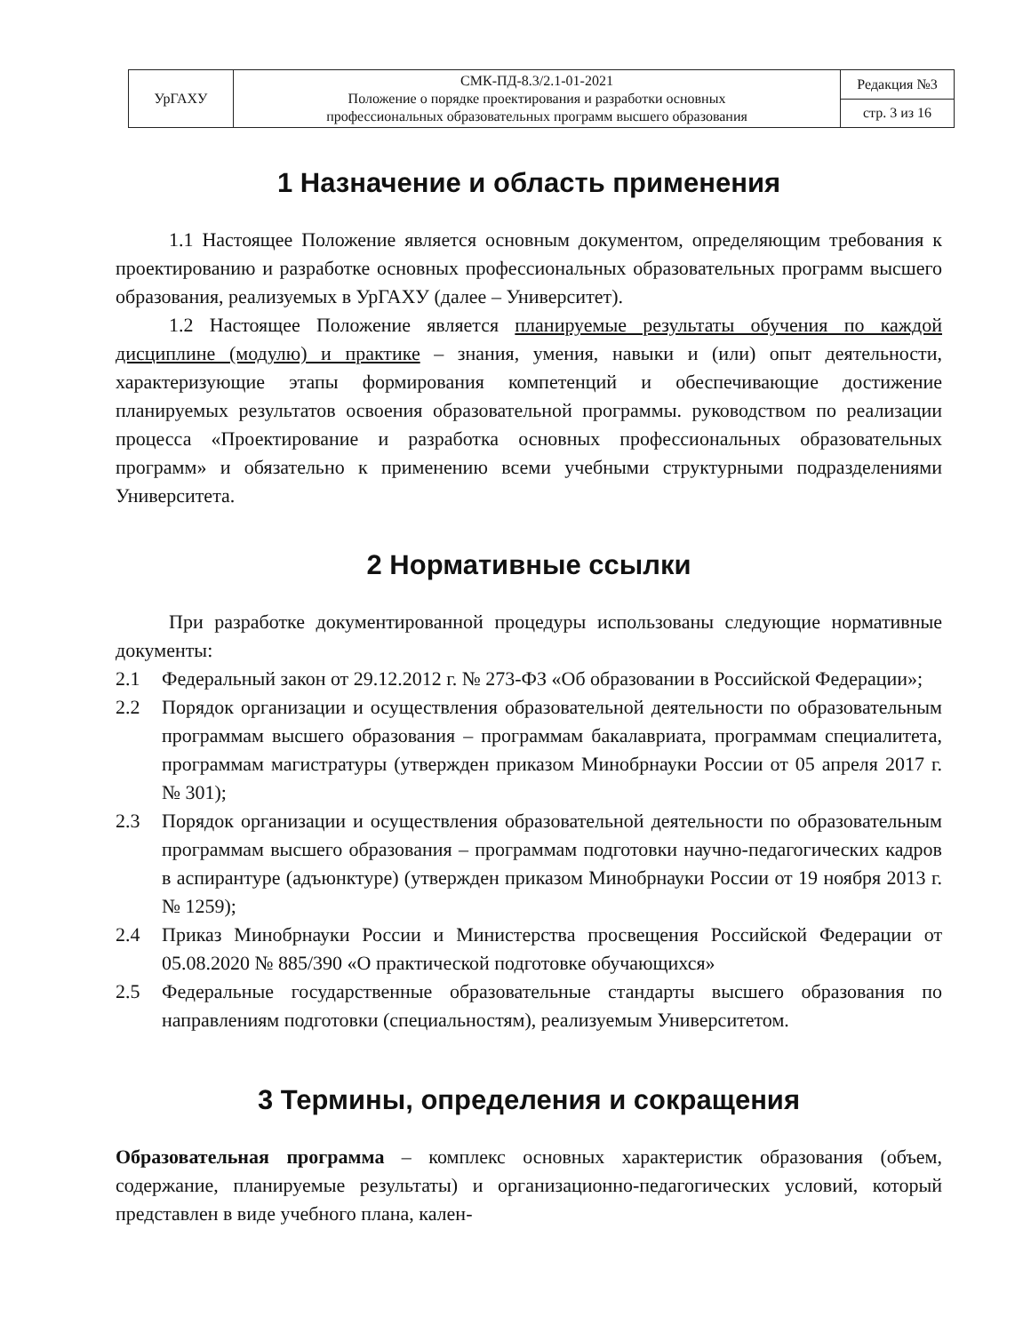| УрГАХУ | СМК-ПД-8.3/2.1-01-2021 Положение о порядке проектирования и разработки основных профессиональных образовательных программ высшего образования | Редакция №3 |
| | | стр. 3 из 16 |
1 Назначение и область применения
1.1 Настоящее Положение является основным документом, определяющим требования к проектированию и разработке основных профессиональных образовательных программ высшего образования, реализуемых в УрГАХУ (далее – Университет).
1.2 Настоящее Положение является планируемые результаты обучения по каждой дисциплине (модулю) и практике – знания, умения, навыки и (или) опыт деятельности, характеризующие этапы формирования компетенций и обеспечивающие достижение планируемых результатов освоения образовательной программы. руководством по реализации процесса «Проектирование и разработка основных профессиональных образовательных программ» и обязательно к применению всеми учебными структурными подразделениями Университета.
2 Нормативные ссылки
При разработке документированной процедуры использованы следующие нормативные документы:
2.1 Федеральный закон от 29.12.2012 г. № 273-ФЗ «Об образовании в Российской Федерации»;
2.2 Порядок организации и осуществления образовательной деятельности по образовательным программам высшего образования – программам бакалавриата, программам специалитета, программам магистратуры (утвержден приказом Минобрнауки России от 05 апреля 2017 г. № 301);
2.3 Порядок организации и осуществления образовательной деятельности по образовательным программам высшего образования – программам подготовки научно-педагогических кадров в аспирантуре (адъюнктуре) (утвержден приказом Минобрнауки России от 19 ноября 2013 г. № 1259);
2.4 Приказ Минобрнауки России и Министерства просвещения Российской Федерации от 05.08.2020 № 885/390 «О практической подготовке обучающихся»
2.5 Федеральные государственные образовательные стандарты высшего образования по направлениям подготовки (специальностям), реализуемым Университетом.
3 Термины, определения и сокращения
Образовательная программа – комплекс основных характеристик образования (объем, содержание, планируемые результаты) и организационно-педагогических условий, который представлен в виде учебного плана, кален-